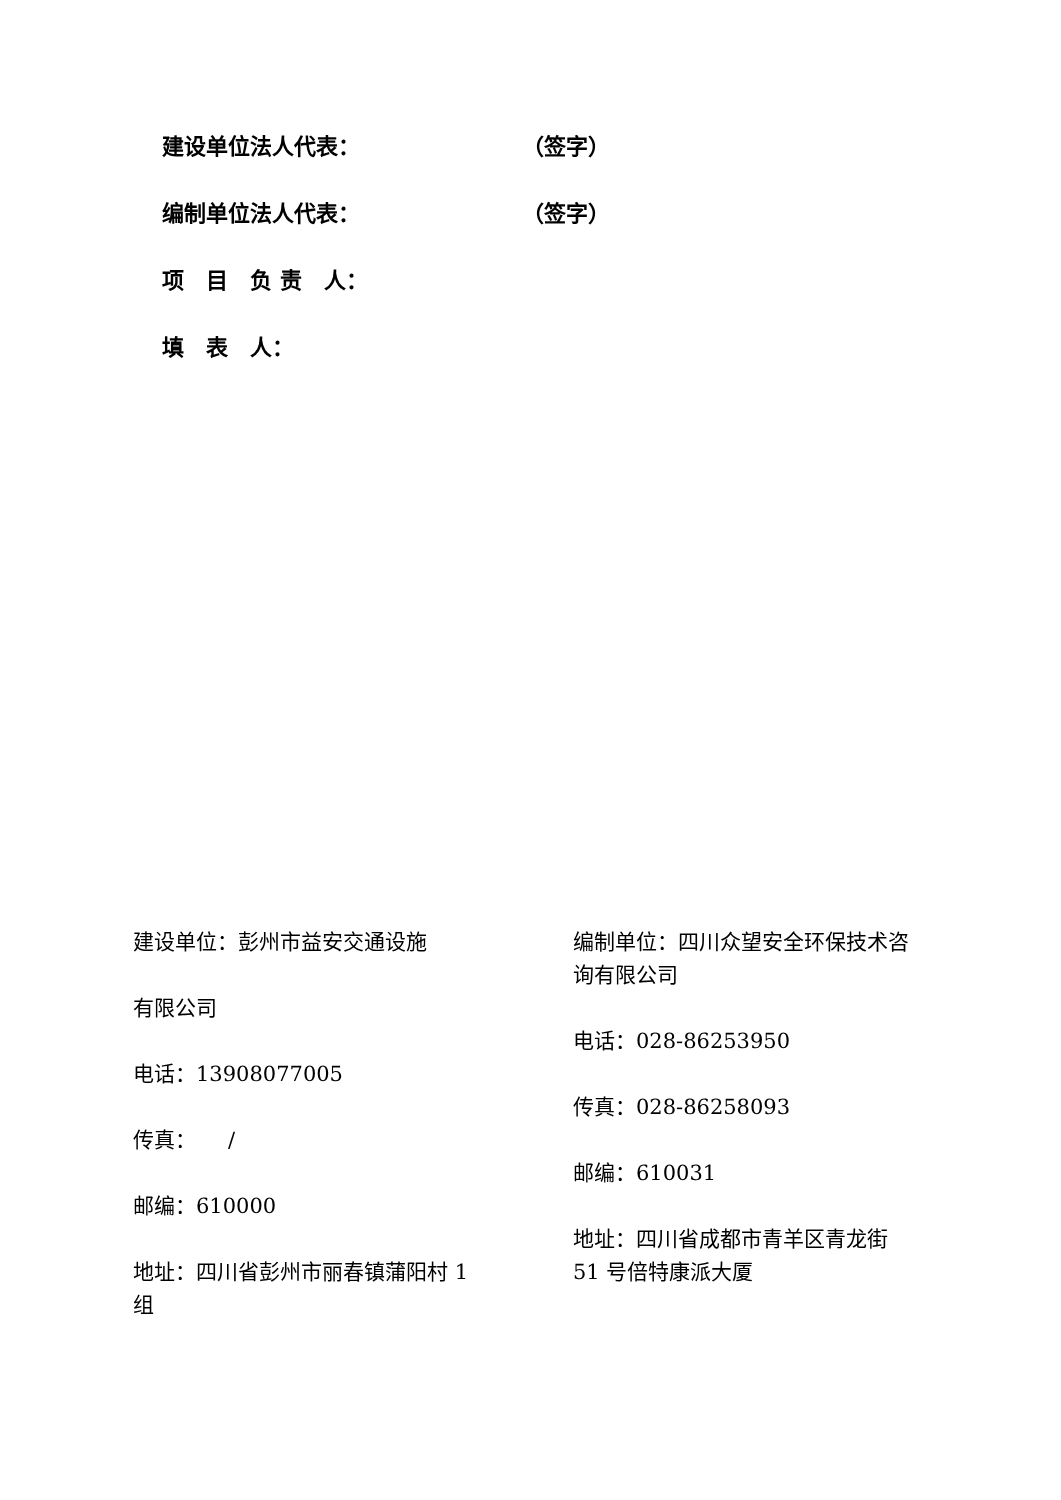建设单位法人代表： （签字）
编制单位法人代表： （签字）
项　目　负 责　人：
填　表　人：
建设单位：彭州市益安交通设施
有限公司
电话：13908077005
传真：　　/
邮编：610000
地址：四川省彭州市丽春镇蒲阳村 1
组
编制单位：四川众望安全环保技术咨
询有限公司
电话：028-86253950
传真：028-86258093
邮编：610031
地址：四川省成都市青羊区青龙街
51 号倍特康派大厦